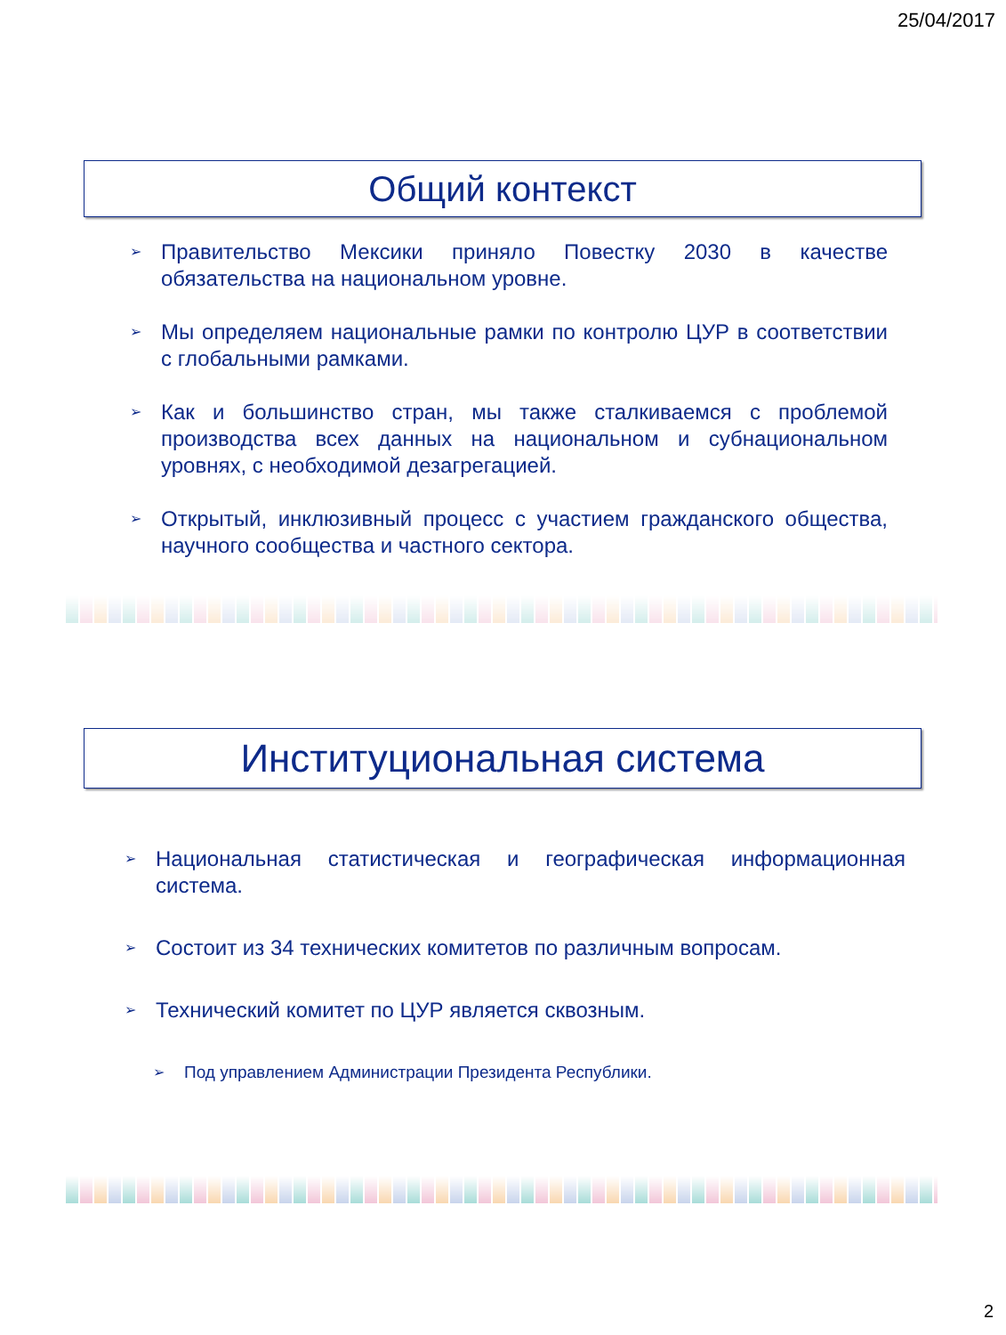25/04/2017
Общий контекст
➢ Правительство Мексики приняло Повестку 2030 в качестве обязательства на национальном уровне.
➢ Мы определяем национальные рамки по контролю ЦУР в соответствии с глобальными рамками.
➢ Как и большинство стран, мы также сталкиваемся с проблемой производства всех данных на национальном и субнациональном уровнях, с необходимой дезагрегацией.
➢ Открытый, инклюзивный процесс с участием гражданского общества, научного сообщества и частного сектора.
Институциональная система
➢ Национальная статистическая и географическая информационная система.
➢ Состоит из 34 технических комитетов по различным вопросам.
➢ Технический комитет по ЦУР является сквозным.
➢ Под управлением Администрации Президента Республики.
2